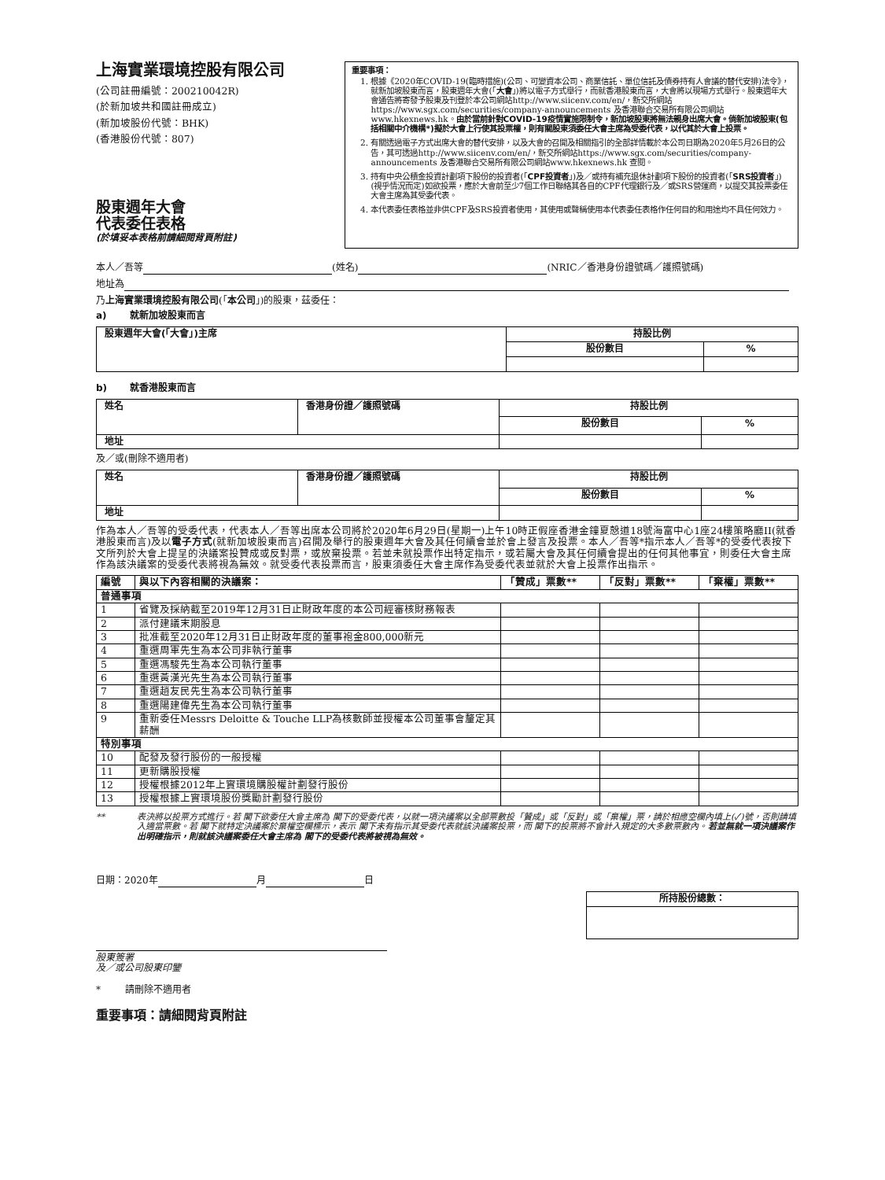上海實業環境控股有限公司
(公司註冊編號：200210042R)
(於新加坡共和國註冊成立)
(新加坡股份代號：BHK)
(香港股份代號：807)
股東週年大會
代表委任表格
(於填妥本表格前請細閱背頁附註)
重要事項：
1. 根據《2020年COVID-19(臨時措施)(公司、可變資本公司、商業信託、單位信託及債券持有人會議的替代安排)法令》，就新加坡股東而言，股東週年大會(「大會」)將以電子方式舉行，而就香港股東而言，大會將以現場方式舉行。股東週年大會通告將寄發予股東及刊登於本公司網站http://www.siicenv.com/en/，新交所網站https://www.sgx.com/securities/company-announcements 及香港聯合交易所有限公司網站www.hkexnews.hk。由於當前針對COVID-19疫情實施限制令，新加坡股東將無法親身出席大會。倘新加坡股東(包括相關中介機構*)擬於大會上行使其投票權，則有關股東須委任大會主席為受委代表，以代其於大會上投票。
2. 有關透過電子方式出席大會的替代安排，以及大會的召開及相關指引的全部詳情載於本公司日期為2020年5月26日的公告，其可透過http://www.siicenv.com/en/，新交所網站https://www.sgx.com/securities/company-announcements 及香港聯合交易所有限公司網站www.hkexnews.hk 查閱。
3. 持有中央公積金投資計劃項下股份的投資者(「CPF投資者」)及／或持有補充退休計劃項下股份的投資者(「SRS投資者」)(視乎情況而定)如欲投票，應於大會前至少7個工作日聯絡其各自的CPF代理銀行及／或SRS營運商，以提交其投票委任大會主席為其受委代表。
4. 本代表委任表格並非供CPF及SRS投資者使用，其使用或聲稱使用本代表委任表格作任何目的和用途均不具任何效力。
本人／吾等 (姓名) (NRIC／香港身份證號碼／護照號碼)
地址為
乃上海實業環境控股有限公司(「本公司」)的股東，茲委任：
a) 就新加坡股東而言
| 股東週年大會(「大會」)主席 | 持股比例 | |
| --- | --- | --- |
| | 股份數目 | % |
b) 就香港股東而言
| 姓名 | 香港身份證／護照號碼 | 持股比例 | |
| --- | --- | --- | --- |
| | | 股份數目 | % |
| 地址 | | | |
及／或(刪除不適用者)
| 姓名 | 香港身份證／護照號碼 | 持股比例 | |
| --- | --- | --- | --- |
| | | 股份數目 | % |
| 地址 | | | |
作為本人／吾等的受委代表，代表本人／吾等出席本公司將於2020年6月29日(星期一)上午10時正假座香港金鐘夏慤道18號海富中心1座24樓策略廳II(就香港股東而言)及以電子方式(就新加坡股東而言)召開及舉行的股東週年大會及其任何續會並於會上發言及投票。本人／吾等*指示本人／吾等*的受委代表按下文所列於大會上提呈的決議案投贊成或反對票，或放棄投票。若並未就投票作出特定指示，或若屬大會及其任何續會提出的任何其他事宜，則委任大會主席作為該決議案的受委代表將視為無效。就受委代表投票而言，股東須委任大會主席作為受委代表並就於大會上投票作出指示。
| 編號 | 與以下內容相關的決議案： | 「贊成」票數** | 「反對」票數** | 「棄權」票數** |
| --- | --- | --- | --- | --- |
| 普通事項 | | | | |
| 1 | 省覽及採納截至2019年12月31日止財政年度的本公司經審核財務報表 | | | |
| 2 | 派付建議末期股息 | | | |
| 3 | 批准截至2020年12月31日止財政年度的董事袍金800,000新元 | | | |
| 4 | 重選周軍先生為本公司非執行董事 | | | |
| 5 | 重選馮駿先生為本公司執行董事 | | | |
| 6 | 重選黃漢光先生為本公司執行董事 | | | |
| 7 | 重選趙友民先生為本公司執行董事 | | | |
| 8 | 重選陽建偉先生為本公司執行董事 | | | |
| 9 | 重新委任Messrs Deloitte & Touche LLP為核數師並授權本公司董事會釐定其薪酬 | | | |
| 特別事項 | | | | |
| 10 | 配發及發行股份的一般授權 | | | |
| 11 | 更新購股授權 | | | |
| 12 | 授權根據2012年上實環境購股權計劃發行股份 | | | |
| 13 | 授權根據上實環境股份獎勵計劃發行股份 | | | |
** 表決將以投票方式進行。若 閣下欲委任大會主席為 閣下的受委代表，以就一項決議案以全部票數投「贊成」或「反對」或「棄權」票，請於相應空欄內填上(✓)號，否則請填入適當票數。若 閣下就特定決議案於棄權空欄標示，表示 閣下未有指示其受委代表就該決議案投票，而 閣下的投票將不會計入規定的大多數票數內。若並無就一項決議案作出明確指示，則就該決議案委任大會主席為 閣下的受委代表將被視為無效。
日期：2020年 月 日
| 所持股份總數： |
| --- |
股東簽署
及／或公司股東印鑒
* 請刪除不適用者
重要事項：請細閱背頁附註